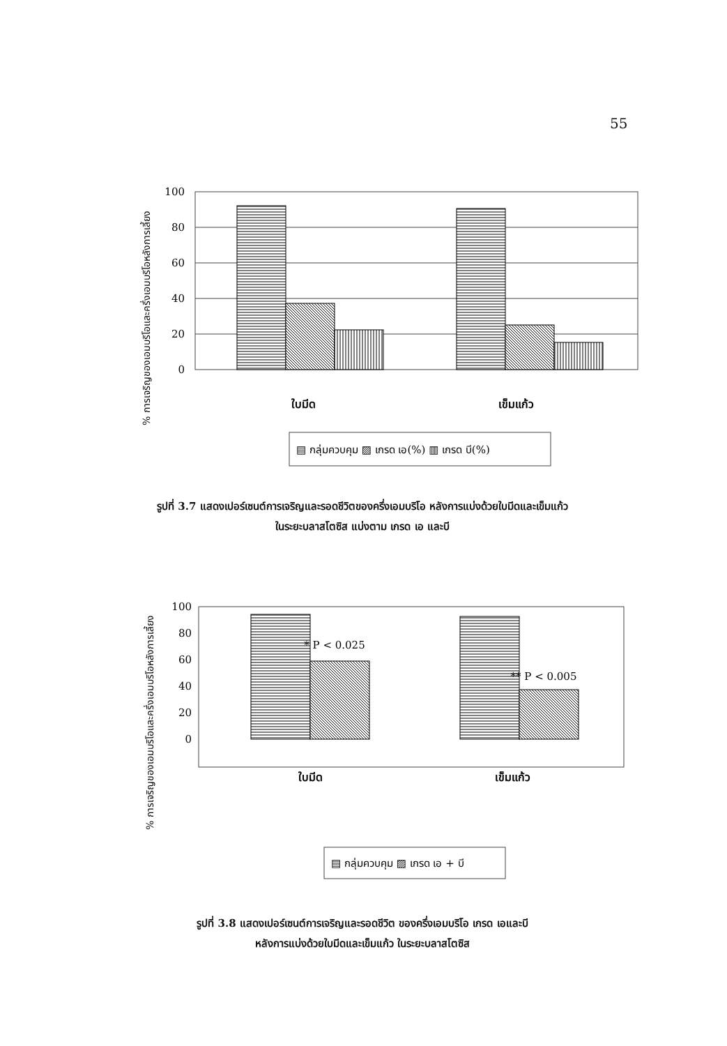55
% การเจริญของเอมบริโอและครึ่งเอมบริโอหลังการเลี้ยง
100
80
60
40
20
0
ใบมีด
เข็มแก้ว
▤ กลุ่มควบคุม ▨ เกรด เอ(%) ▥ เกรด บี(%)
รูปที่ 3.7 แสดงเปอร์เซนต์การเจริญและรอดชีวิตของครึ่งเอมบริโอ หลังการแบ่งด้วยใบมีดและเข็มแก้ว
ในระยะบลาสโตซิส แบ่งตาม เกรด เอ และบี
% การเจริญของเอมบริโอและครึ่งเอมบริโอหลังการเลี้ยง
100
80
60
40
20
0
* P < 0.025
** P < 0.005
ใบมีด
เข็มแก้ว
▤ กลุ่มควบคุม ▨ เกรด เอ + บี
รูปที่ 3.8 แสดงเปอร์เซนต์การเจริญและรอดชีวิต ของครึ่งเอมบริโอ เกรด เอและบี
หลังการแบ่งด้วยใบมีดและเข็มแก้ว ในระยะบลาสโตซิส